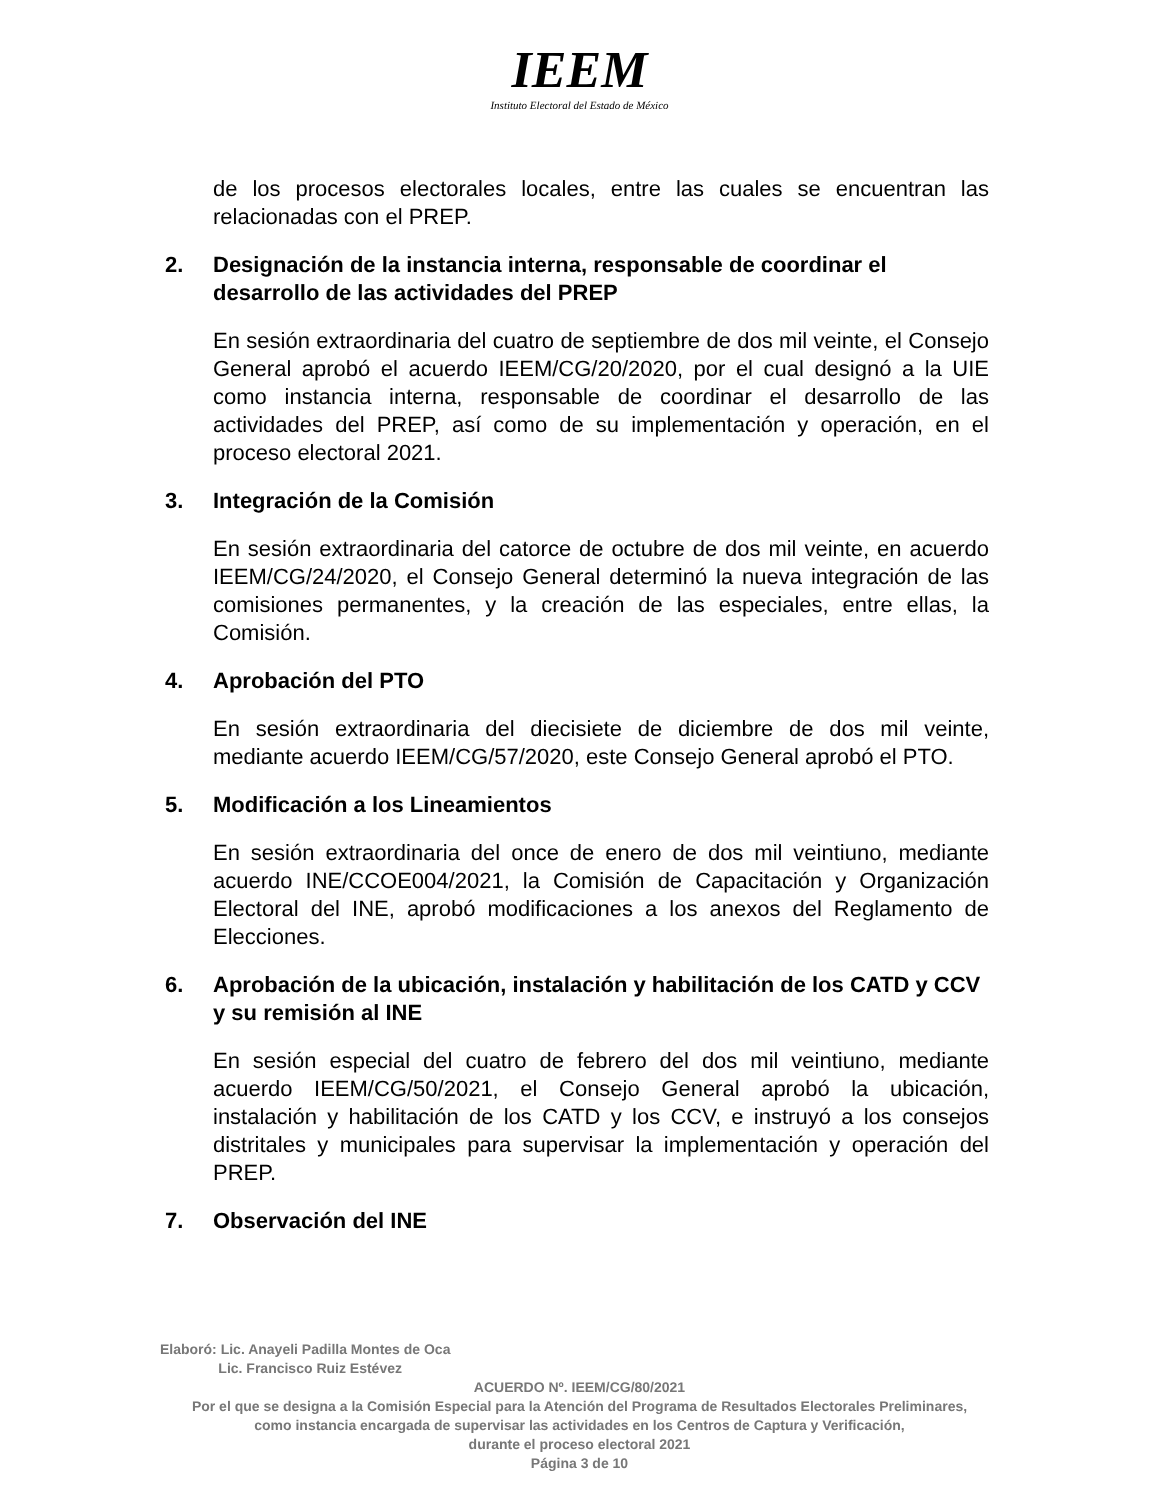IEEM
Instituto Electoral del Estado de México
de los procesos electorales locales, entre las cuales se encuentran las relacionadas con el PREP.
2. Designación de la instancia interna, responsable de coordinar el desarrollo de las actividades del PREP
En sesión extraordinaria del cuatro de septiembre de dos mil veinte, el Consejo General aprobó el acuerdo IEEM/CG/20/2020, por el cual designó a la UIE como instancia interna, responsable de coordinar el desarrollo de las actividades del PREP, así como de su implementación y operación, en el proceso electoral 2021.
3. Integración de la Comisión
En sesión extraordinaria del catorce de octubre de dos mil veinte, en acuerdo IEEM/CG/24/2020, el Consejo General determinó la nueva integración de las comisiones permanentes, y la creación de las especiales, entre ellas, la Comisión.
4. Aprobación del PTO
En sesión extraordinaria del diecisiete de diciembre de dos mil veinte, mediante acuerdo IEEM/CG/57/2020, este Consejo General aprobó el PTO.
5. Modificación a los Lineamientos
En sesión extraordinaria del once de enero de dos mil veintiuno, mediante acuerdo INE/CCOE004/2021, la Comisión de Capacitación y Organización Electoral del INE, aprobó modificaciones a los anexos del Reglamento de Elecciones.
6. Aprobación de la ubicación, instalación y habilitación de los CATD y CCV y su remisión al INE
En sesión especial del cuatro de febrero del dos mil veintiuno, mediante acuerdo IEEM/CG/50/2021, el Consejo General aprobó la ubicación, instalación y habilitación de los CATD y los CCV, e instruyó a los consejos distritales y municipales para supervisar la implementación y operación del PREP.
7. Observación del INE
Elaboró: Lic. Anayeli Padilla Montes de Oca
Lic. Francisco Ruiz Estévez
ACUERDO Nº. IEEM/CG/80/2021
Por el que se designa a la Comisión Especial para la Atención del Programa de Resultados Electorales Preliminares,
como instancia encargada de supervisar las actividades en los Centros de Captura y Verificación,
durante el proceso electoral 2021
Página 3 de 10